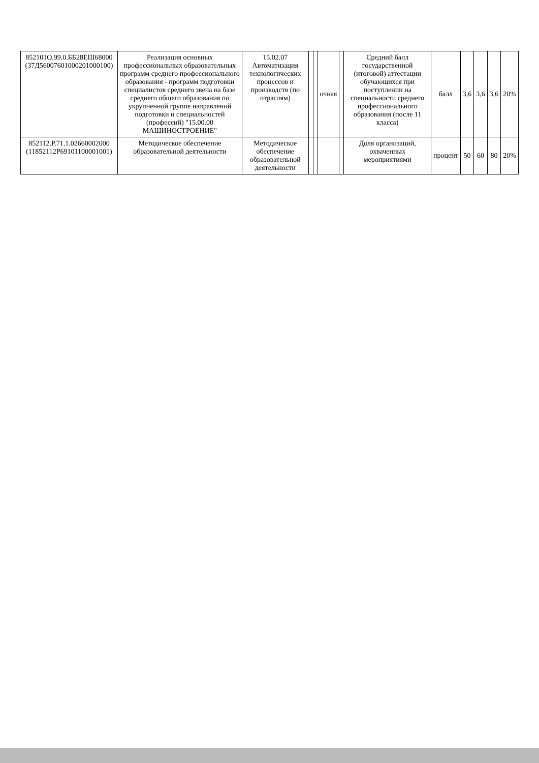| 852101О.99.0.ББ28ЕШ68000 (37Д56007601000201000100) | Реализация основных профессиональных образовательных программ среднего профессионального образования - программ подготовки специалистов среднего звена на базе среднего общего образования по укрупненной группе направлений подготовки и специальностей (профессий) "15.00.00 МАШИНОСТРОЕНИЕ" | 15.02.07 Автоматизация технологических процессов и производств (по отраслям) | | | очная | | Средний балл государственной (итоговой) аттестации обучающихся при поступлении на специальности среднего профессионального образования (после 11 класса) | балл | 3,6 | 3,6 | 3,6 | 20% |
| 852112.Р.71.1.02660002000 (11852112Р69101100001001) | Методическое обеспечение образовательной деятельности | Методическое обеспечение образовательной деятельности | | | | | Доля организаций, охваченных мероприятиями | процент | 50 | 60 | 80 | 20% |